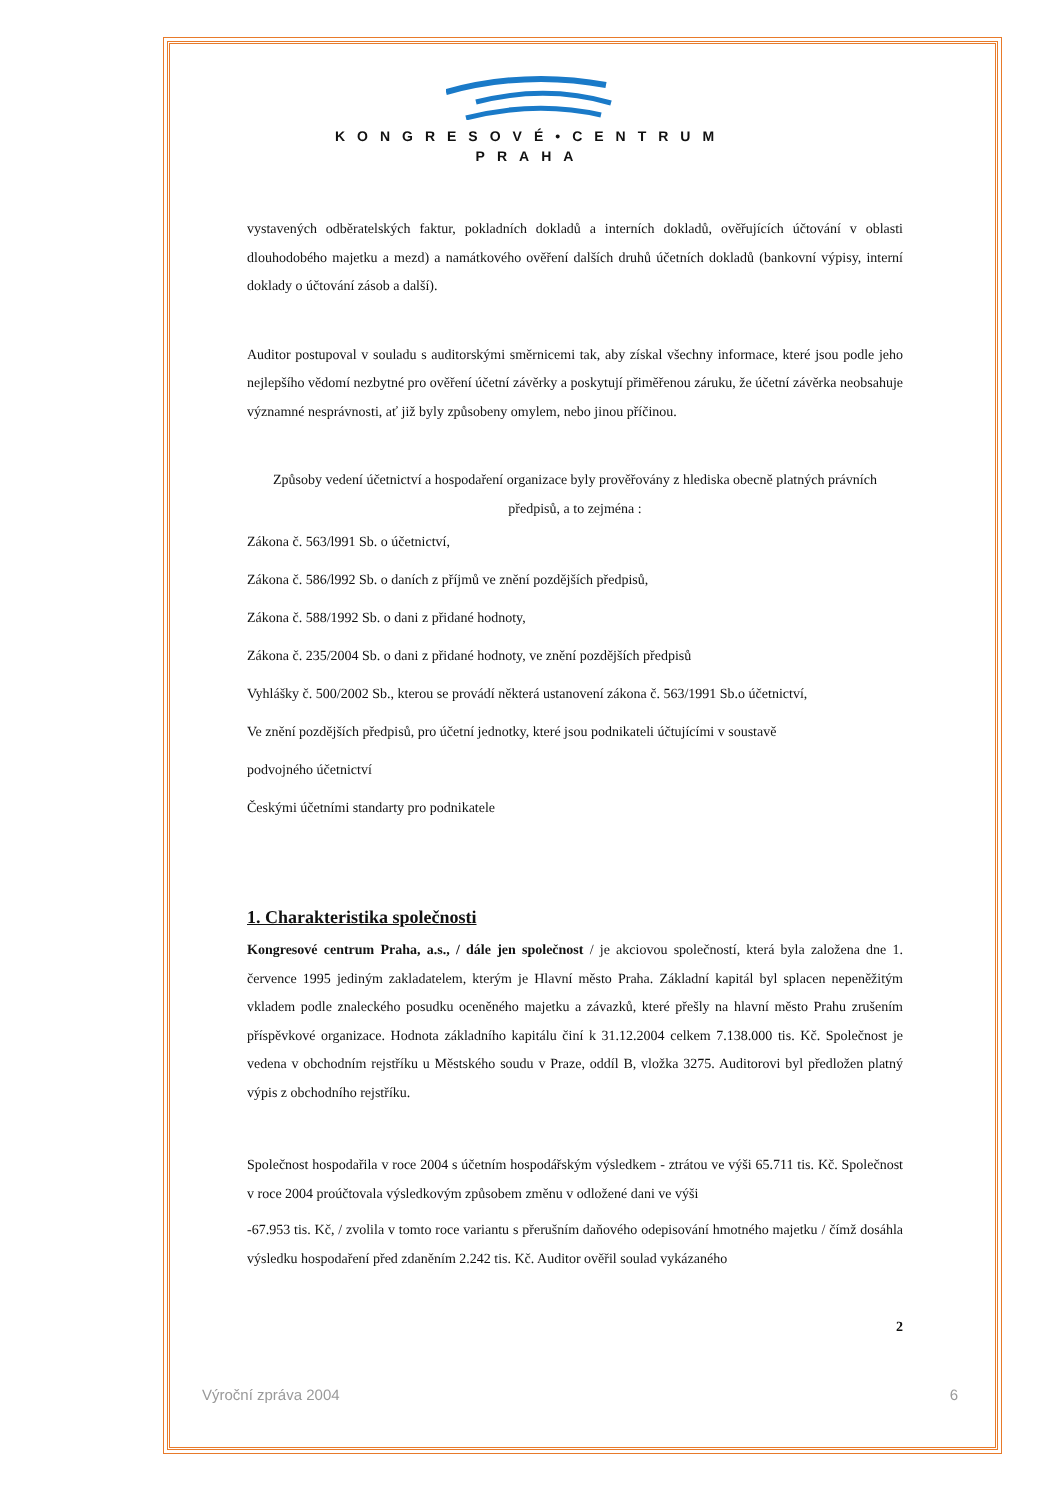KONGRESOVÉ•CENTRUM
PRAHA
vystavených odběratelských faktur, pokladních dokladů a interních dokladů, ověřujících účtování v oblasti dlouhodobého majetku a mezd) a namátkového ověření dalších druhů účetních dokladů (bankovní výpisy, interní doklady o účtování zásob a další).
Auditor postupoval v souladu s auditorskými směrnicemi tak, aby získal všechny informace, které jsou podle jeho nejlepšího vědomí nezbytné pro ověření účetní závěrky a poskytují přiměřenou záruku, že účetní závěrka neobsahuje významné nesprávnosti, ať již byly způsobeny omylem, nebo jinou příčinou.
Způsoby vedení účetnictví a hospodaření organizace byly prověřovány z hlediska obecně platných právních předpisů, a to zejména :
Zákona č. 563/l991 Sb. o účetnictví,
Zákona č. 586/l992 Sb. o daních z příjmů ve znění pozdějších předpisů,
Zákona č. 588/1992 Sb. o dani z přidané hodnoty,
Zákona č. 235/2004 Sb. o dani z přidané hodnoty, ve znění pozdějších předpisů
Vyhlášky č. 500/2002 Sb., kterou se provádí některá ustanovení zákona č. 563/1991 Sb.o účetnictví,
Ve znění pozdějších předpisů, pro účetní jednotky, které jsou podnikateli účtujícími v soustavě
podvojného účetnictví
Českými účetními standarty pro podnikatele
1. Charakteristika společnosti
Kongresové centrum Praha, a.s., / dále jen společnost / je akciovou společností, která byla založena dne 1. července 1995 jediným zakladatelem, kterým je Hlavní město Praha. Základní kapitál byl splacen nepeněžitým vkladem podle znaleckého posudku oceněného majetku a závazků, které přešly na hlavní město Prahu zrušením příspěvkové organizace. Hodnota základního kapitálu činí k 31.12.2004 celkem 7.138.000 tis. Kč. Společnost je vedena v obchodním rejstříku u Městského soudu v Praze, oddíl B, vložka 3275. Auditorovi byl předložen platný výpis z obchodního rejstříku.
Společnost hospodařila v roce 2004 s účetním hospodářským výsledkem - ztrátou ve výši 65.711 tis. Kč. Společnost v roce 2004 proúčtovala výsledkovým způsobem změnu v odložené dani ve výši
-67.953 tis. Kč, / zvolila v tomto roce variantu s přerušním daňového odepisování hmotného majetku / čímž dosáhla výsledku hospodaření před zdaněním 2.242 tis. Kč. Auditor ověřil soulad vykázaného
2
Výroční zpráva 2004 6